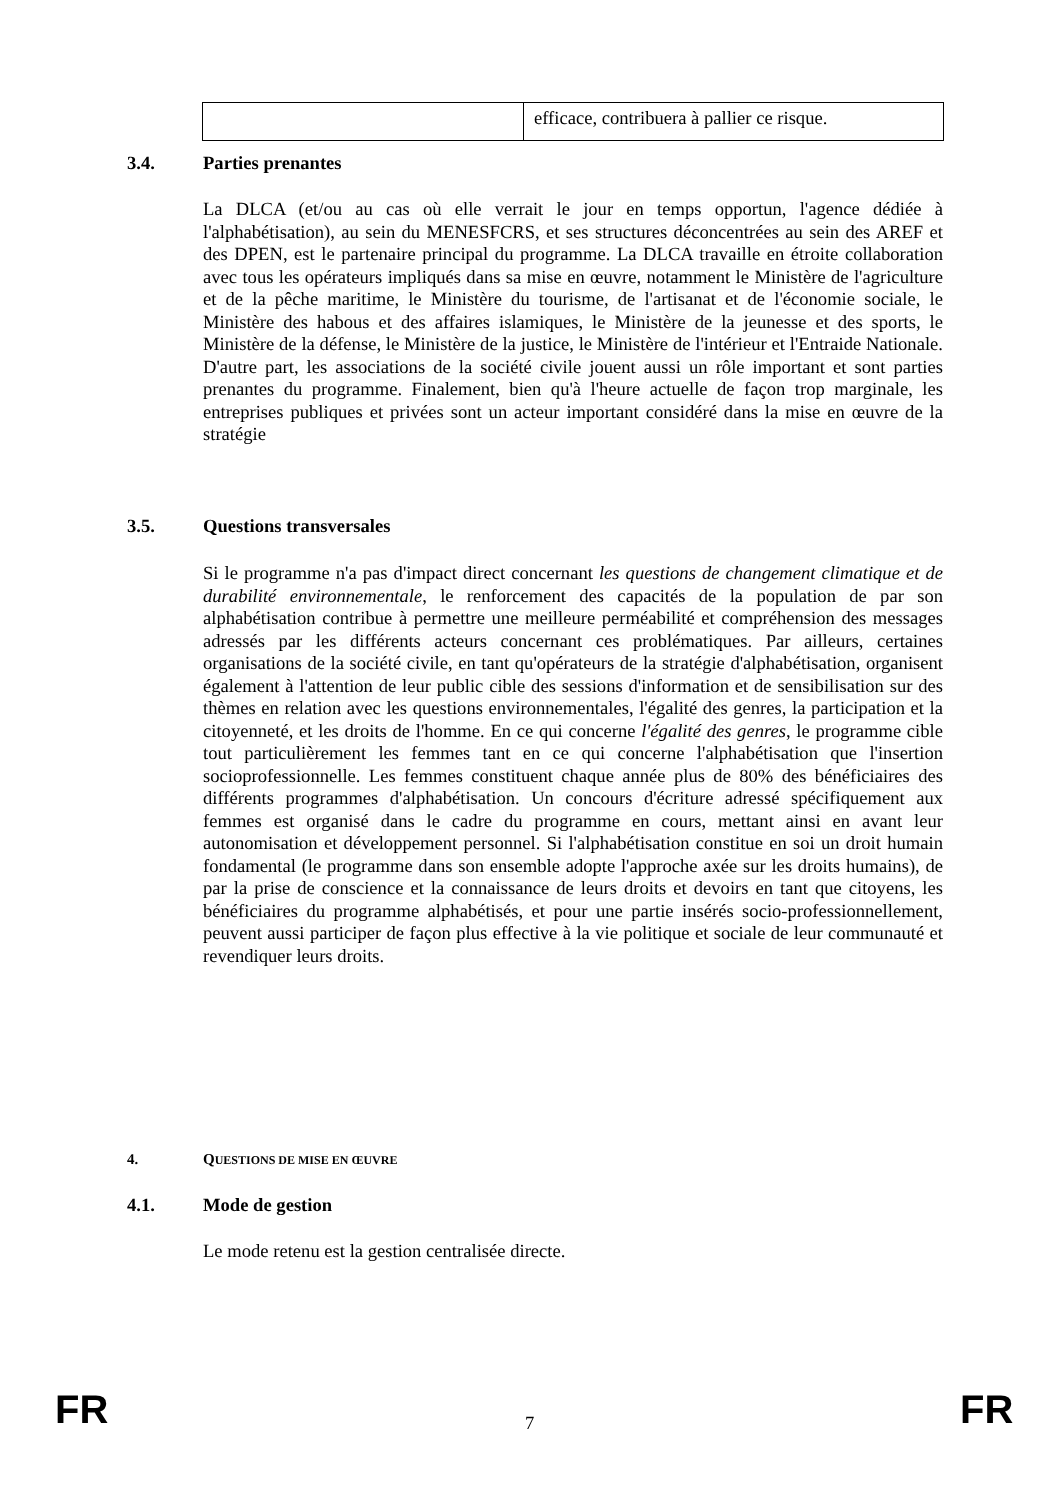| | efficace, contribuera à pallier ce risque. |
3.4. Parties prenantes
La DLCA (et/ou au cas où elle verrait le jour en temps opportun, l'agence dédiée à l'alphabétisation), au sein du MENESFCRS, et ses structures déconcentrées au sein des AREF et des DPEN, est le partenaire principal du programme. La DLCA travaille en étroite collaboration avec tous les opérateurs impliqués dans sa mise en œuvre, notamment le Ministère de l'agriculture et de la pêche maritime, le Ministère du tourisme, de l'artisanat et de l'économie sociale, le Ministère des habous et des affaires islamiques, le Ministère de la jeunesse et des sports, le Ministère de la défense, le Ministère de la justice, le Ministère de l'intérieur et l'Entraide Nationale. D'autre part, les associations de la société civile jouent aussi un rôle important et sont parties prenantes du programme. Finalement, bien qu'à l'heure actuelle de façon trop marginale, les entreprises publiques et privées sont un acteur important considéré dans la mise en œuvre de la stratégie
3.5. Questions transversales
Si le programme n'a pas d'impact direct concernant les questions de changement climatique et de durabilité environnementale, le renforcement des capacités de la population de par son alphabétisation contribue à permettre une meilleure perméabilité et compréhension des messages adressés par les différents acteurs concernant ces problématiques. Par ailleurs, certaines organisations de la société civile, en tant qu'opérateurs de la stratégie d'alphabétisation, organisent également à l'attention de leur public cible des sessions d'information et de sensibilisation sur des thèmes en relation avec les questions environnementales, l'égalité des genres, la participation et la citoyenneté, et les droits de l'homme. En ce qui concerne l'égalité des genres, le programme cible tout particulièrement les femmes tant en ce qui concerne l'alphabétisation que l'insertion socioprofessionnelle. Les femmes constituent chaque année plus de 80% des bénéficiaires des différents programmes d'alphabétisation. Un concours d'écriture adressé spécifiquement aux femmes est organisé dans le cadre du programme en cours, mettant ainsi en avant leur autonomisation et développement personnel. Si l'alphabétisation constitue en soi un droit humain fondamental (le programme dans son ensemble adopte l'approche axée sur les droits humains), de par la prise de conscience et la connaissance de leurs droits et devoirs en tant que citoyens, les bénéficiaires du programme alphabétisés, et pour une partie insérés socio-professionnellement, peuvent aussi participer de façon plus effective à la vie politique et sociale de leur communauté et revendiquer leurs droits.
4. QUESTIONS DE MISE EN ŒUVRE
4.1. Mode de gestion
Le mode retenu est la gestion centralisée directe.
FR 7 FR